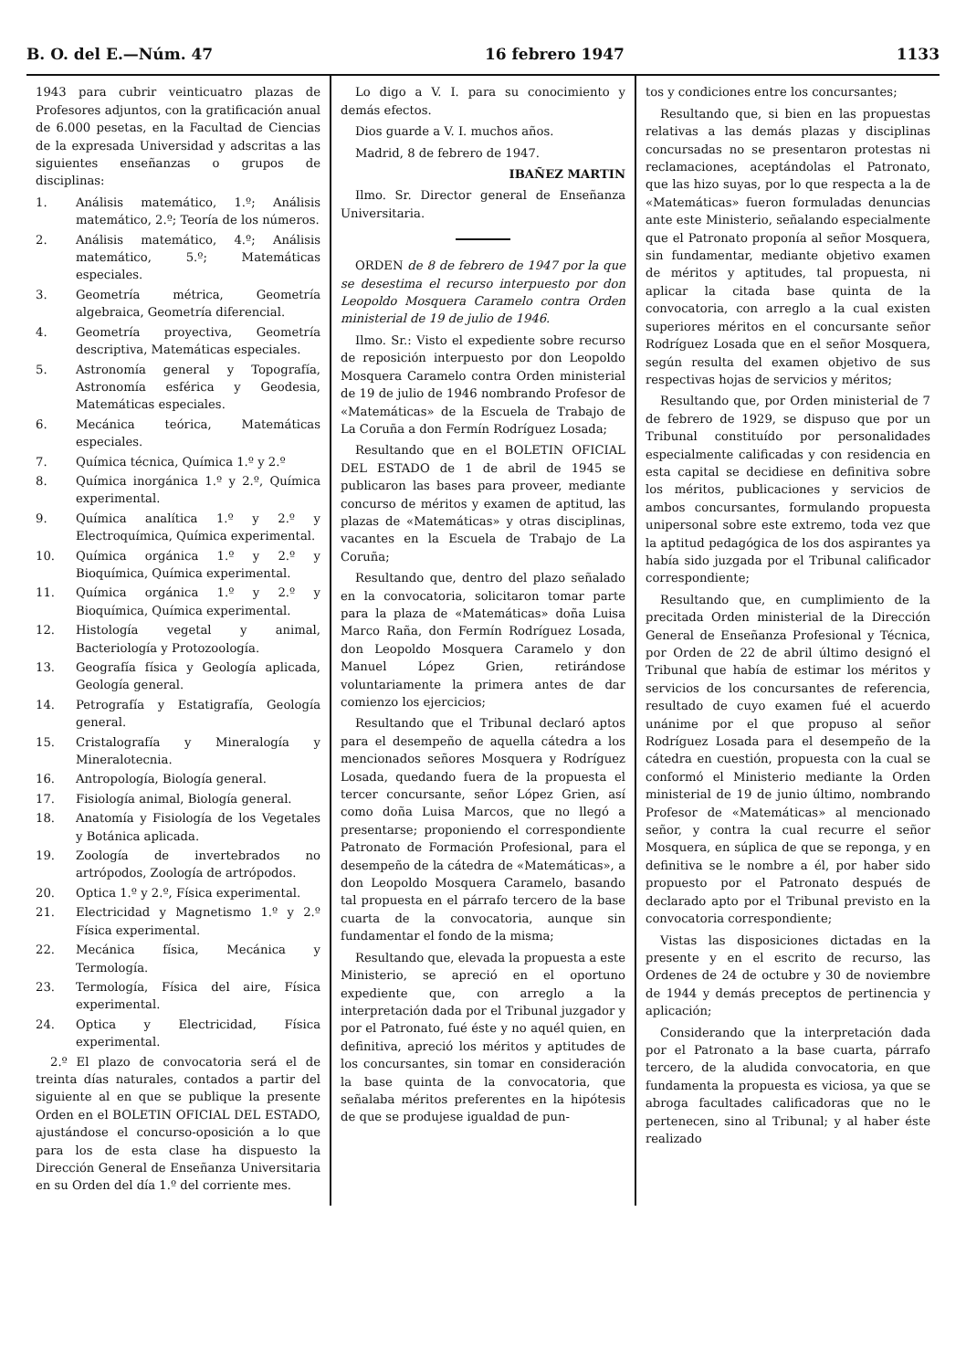B. O. del E.—Núm. 47 16 febrero 1947 1133
1943 para cubrir veinticuatro plazas de Profesores adjuntos, con la gratificación anual de 6.000 pesetas, en la Facultad de Ciencias de la expresada Universidad y adscritas a las siguientes enseñanzas o grupos de disciplinas:
1. Análisis matemático, 1.º; Análisis matemático, 2.º; Teoría de los números.
2. Análisis matemático, 4.º; Análisis matemático, 5.º; Matemáticas especiales.
3. Geometría métrica, Geometría algebraica, Geometría diferencial.
4. Geometría proyectiva, Geometría descriptiva, Matemáticas especiales.
5. Astronomía general y Topografía, Astronomía esférica y Geodesia, Matemáticas especiales.
6. Mecánica teórica, Matemáticas especiales.
7. Química técnica, Química 1.º y 2.º
8. Química inorgánica 1.º y 2.º, Química experimental.
9. Química analítica 1.º y 2.º y Electroquímica, Química experimental.
10. Química orgánica 1.º y 2.º y Bioquímica, Química experimental.
11. Química orgánica 1.º y 2.º y Bioquímica, Química experimental.
12. Histología vegetal y animal, Bacteriología y Protozoología.
13. Geografía física y Geología aplicada, Geología general.
14. Petrografía y Estatigrafía, Geología general.
15. Cristalografía y Mineralogía y Mineralotecnia.
16. Antropología, Biología general.
17. Fisiología animal, Biología general.
18. Anatomía y Fisiología de los Vegetales y Botánica aplicada.
19. Zoología de invertebrados no artrópodos, Zoología de artrópodos.
20. Optica 1.º y 2.º, Física experimental.
21. Electricidad y Magnetismo 1.º y 2.º Física experimental.
22. Mecánica física, Mecánica y Termología.
23. Termología, Física del aire, Física experimental.
24. Optica y Electricidad, Física experimental.
2.º El plazo de convocatoria será el de treinta días naturales, contados a partir del siguiente al en que se publique la presente Orden en el BOLETIN OFICIAL DEL ESTADO, ajustándose el concurso-oposición a lo que para los de esta clase ha dispuesto la Dirección General de Enseñanza Universitaria en su Orden del día 1.º del corriente mes.
Lo digo a V. I. para su conocimiento y demás efectos.
Dios guarde a V. I. muchos años.
Madrid, 8 de febrero de 1947.
IBAÑEZ MARTIN
Ilmo. Sr. Director general de Enseñanza Universitaria.
ORDEN de 8 de febrero de 1947 por la que se desestima el recurso interpuesto por don Leopoldo Mosquera Caramelo contra Orden ministerial de 19 de julio de 1946.
Ilmo. Sr.: Visto el expediente sobre recurso de reposición interpuesto por don Leopoldo Mosquera Caramelo contra Orden ministerial de 19 de julio de 1946 nombrando Profesor de «Matemáticas» de la Escuela de Trabajo de La Coruña a don Fermín Rodríguez Losada;
Resultando que en el BOLETIN OFICIAL DEL ESTADO de 1 de abril de 1945 se publicaron las bases para proveer, mediante concurso de méritos y examen de aptitud, las plazas de «Matemáticas» y otras disciplinas, vacantes en la Escuela de Trabajo de La Coruña;
Resultando que, dentro del plazo señalado en la convocatoria, solicitaron tomar parte para la plaza de «Matemáticas» doña Luisa Marco Raña, don Fermín Rodríguez Losada, don Leopoldo Mosquera Caramelo y don Manuel López Grien, retirándose voluntariamente la primera antes de dar comienzo los ejercicios;
Resultando que el Tribunal declaró aptos para el desempeño de aquella cátedra a los mencionados señores Mosquera y Rodríguez Losada, quedando fuera de la propuesta el tercer concursante, señor López Grien, así como doña Luisa Marcos, que no llegó a presentarse; proponiendo el correspondiente Patronato de Formación Profesional, para el desempeño de la cátedra de «Matemáticas», a don Leopoldo Mosquera Caramelo, basando tal propuesta en el párrafo tercero de la base cuarta de la convocatoria, aunque sin fundamentar el fondo de la misma;
Resultando que, elevada la propuesta a este Ministerio, se apreció en el oportuno expediente que, con arreglo a la interpretación dada por el Tribunal juzgador y por el Patronato, fué éste y no aquél quien, en definitiva, apreció los méritos y aptitudes de los concursantes, sin tomar en consideración la base quinta de la convocatoria, que señalaba méritos preferentes en la hipótesis de que se produjese igualdad de pun-
tos y condiciones entre los concursantes;
Resultando que, si bien en las propuestas relativas a las demás plazas y disciplinas concursadas no se presentaron protestas ni reclamaciones, aceptándolas el Patronato, que las hizo suyas, por lo que respecta a la de «Matemáticas» fueron formuladas denuncias ante este Ministerio, señalando especialmente que el Patronato proponía al señor Mosquera, sin fundamentar, mediante objetivo examen de méritos y aptitudes, tal propuesta, ni aplicar la citada base quinta de la convocatoria, con arreglo a la cual existen superiores méritos en el concursante señor Rodríguez Losada que en el señor Mosquera, según resulta del examen objetivo de sus respectivas hojas de servicios y méritos;
Resultando que, por Orden ministerial de 7 de febrero de 1929, se dispuso que por un Tribunal constituído por personalidades especialmente calificadas y con residencia en esta capital se decidiese en definitiva sobre los méritos, publicaciones y servicios de ambos concursantes, formulando propuesta unipersonal sobre este extremo, toda vez que la aptitud pedagógica de los dos aspirantes ya había sido juzgada por el Tribunal calificador correspondiente;
Resultando que, en cumplimiento de la precitada Orden ministerial de la Dirección General de Enseñanza Profesional y Técnica, por Orden de 22 de abril último designó el Tribunal que había de estimar los méritos y servicios de los concursantes de referencia, resultado de cuyo examen fué el acuerdo unánime por el que propuso al señor Rodríguez Losada para el desempeño de la cátedra en cuestión, propuesta con la cual se conformó el Ministerio mediante la Orden ministerial de 19 de junio último, nombrando Profesor de «Matemáticas» al mencionado señor, y contra la cual recurre el señor Mosquera, en súplica de que se reponga, y en definitiva se le nombre a él, por haber sido propuesto por el Patronato después de declarado apto por el Tribunal previsto en la convocatoria correspondiente;
Vistas las disposiciones dictadas en la presente y en el escrito de recurso, las Ordenes de 24 de octubre y 30 de noviembre de 1944 y demás preceptos de pertinencia y aplicación;
Considerando que la interpretación dada por el Patronato a la base cuarta, párrafo tercero, de la aludida convocatoria, en que fundamenta la propuesta es viciosa, ya que se abroga facultades calificadoras que no le pertenecen, sino al Tribunal; y al haber éste realizado